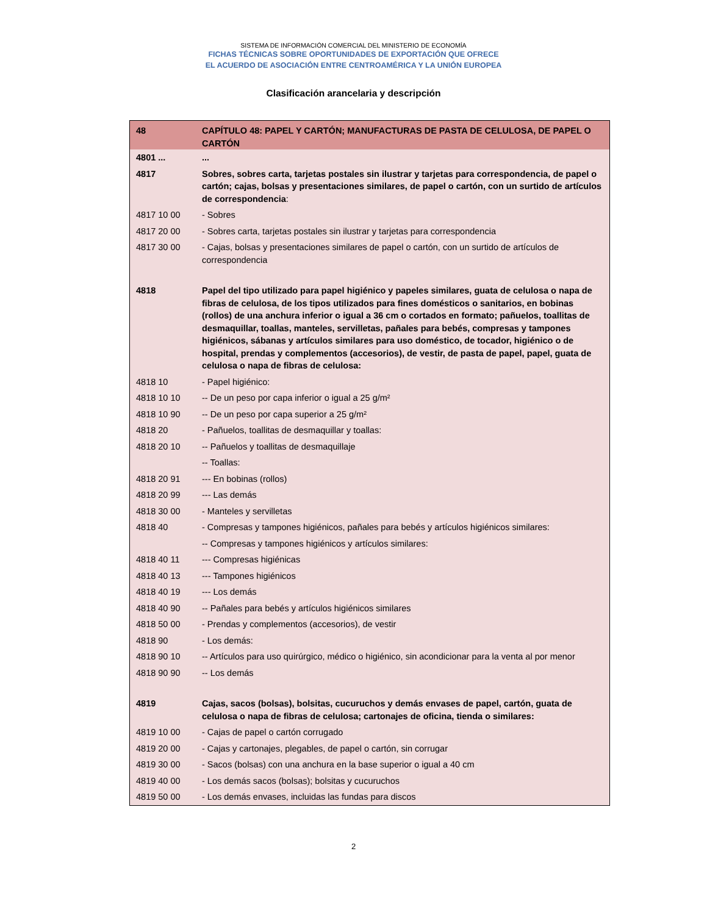SISTEMA DE INFORMACIÓN COMERCIAL DEL MINISTERIO DE ECONOMÍA
FICHAS TÉCNICAS SOBRE OPORTUNIDADES DE EXPORTACIÓN QUE OFRECE
EL ACUERDO DE ASOCIACIÓN ENTRE CENTROAMÉRICA Y LA UNIÓN EUROPEA
Clasificación arancelaria y descripción
| 48 | CAPÍTULO 48: PAPEL Y CARTÓN; MANUFACTURAS DE PASTA DE CELULOSA, DE PAPEL O CARTÓN |
| 4801 ... | ... |
| 4817 | Sobres, sobres carta, tarjetas postales sin ilustrar y tarjetas para correspondencia, de papel o cartón; cajas, bolsas y presentaciones similares, de papel o cartón, con un surtido de artículos de correspondencia : |
| 4817 10 00 | - Sobres |
| 4817 20 00 | - Sobres carta, tarjetas postales sin ilustrar y tarjetas para correspondencia |
| 4817 30 00 | - Cajas, bolsas y presentaciones similares de papel o cartón, con un surtido de artículos de correspondencia |
| 4818 | Papel del tipo utilizado para papel higiénico y papeles similares, guata de celulosa o napa de fibras de celulosa, de los tipos utilizados para fines domésticos o sanitarios, en bobinas (rollos) de una anchura inferior o igual a 36 cm o cortados en formato; pañuelos, toallitas de desmaquillar, toallas, manteles, servilletas, pañales para bebés, compresas y tampones higiénicos, sábanas y artículos similares para uso doméstico, de tocador, higiénico o de hospital, prendas y complementos (accesorios), de vestir, de pasta de papel, papel, guata de celulosa o napa de fibras de celulosa: |
| 4818 10 | - Papel higiénico: |
| 4818 10 10 | -- De un peso por capa inferior o igual a 25 g/m² |
| 4818 10 90 | -- De un peso por capa superior a 25 g/m² |
| 4818 20 | - Pañuelos, toallitas de desmaquillar y toallas: |
| 4818 20 10 | -- Pañuelos y toallitas de desmaquillaje |
| | -- Toallas: |
| 4818 20 91 | --- En bobinas (rollos) |
| 4818 20 99 | --- Las demás |
| 4818 30 00 | - Manteles y servilletas |
| 4818 40 | - Compresas y tampones higiénicos, pañales para bebés y artículos higiénicos similares: |
| | -- Compresas y tampones higiénicos y artículos similares: |
| 4818 40 11 | --- Compresas higiénicas |
| 4818 40 13 | --- Tampones higiénicos |
| 4818 40 19 | --- Los demás |
| 4818 40 90 | -- Pañales para bebés y artículos higiénicos similares |
| 4818 50 00 | - Prendas y complementos (accesorios), de vestir |
| 4818 90 | - Los demás: |
| 4818 90 10 | -- Artículos para uso quirúrgico, médico o higiénico, sin acondicionar para la venta al por menor |
| 4818 90 90 | -- Los demás |
| 4819 | Cajas, sacos (bolsas), bolsitas, cucuruchos y demás envases de papel, cartón, guata de celulosa o napa de fibras de celulosa; cartonajes de oficina, tienda o similares: |
| 4819 10 00 | - Cajas de papel o cartón corrugado |
| 4819 20 00 | - Cajas y cartonajes, plegables, de papel o cartón, sin corrugar |
| 4819 30 00 | - Sacos (bolsas) con una anchura en la base superior o igual a 40 cm |
| 4819 40 00 | - Los demás sacos (bolsas); bolsitas y cucuruchos |
| 4819 50 00 | - Los demás envases, incluidas las fundas para discos |
2